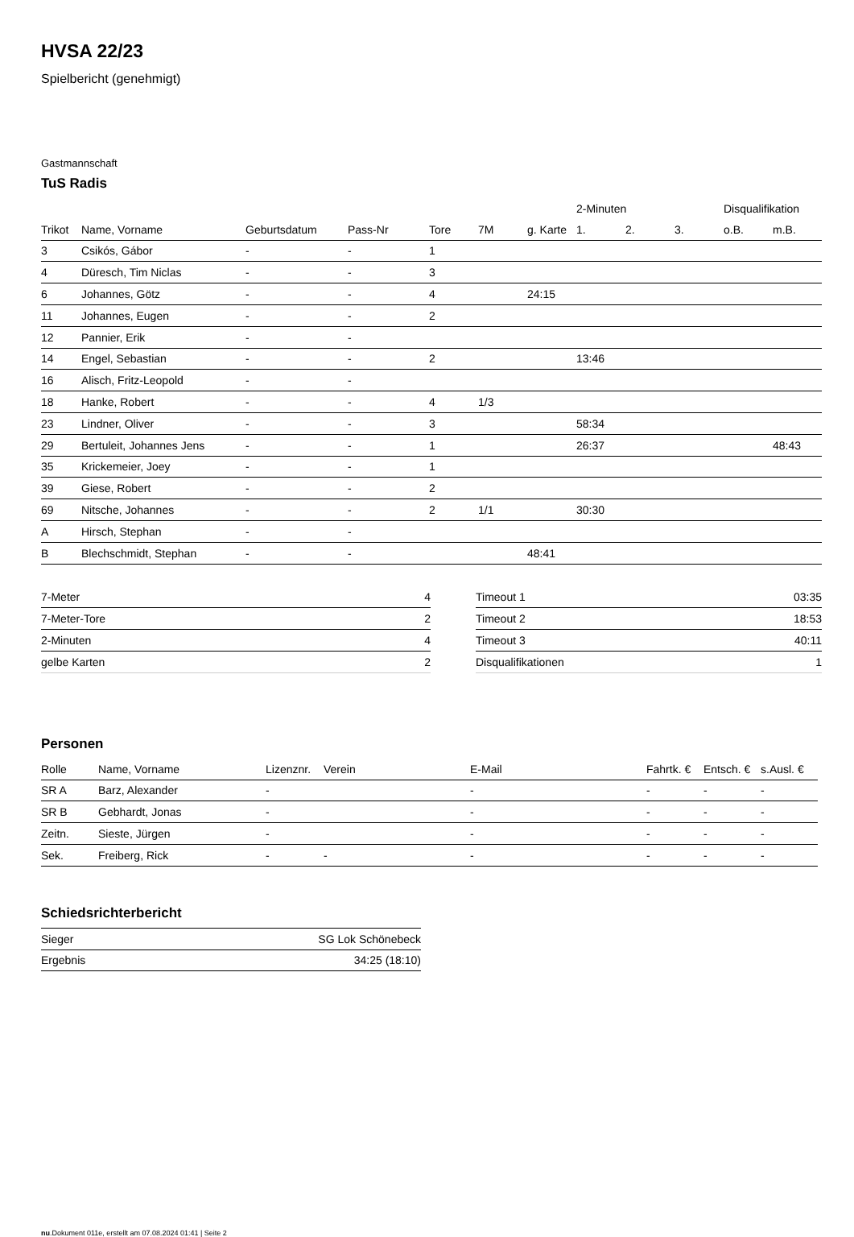HVSA 22/23
Spielbericht (genehmigt)
Gastmannschaft
TuS Radis
| | | | | | | | 2-Minuten | | | Disqualifikation | |
| --- | --- | --- | --- | --- | --- | --- | --- | --- | --- | --- | --- |
| Trikot | Name, Vorname | Geburtsdatum | Pass-Nr | Tore | 7M | g. Karte | 1. | 2. | 3. | o.B. | m.B. |
| 3 | Csikós, Gábor | - | - | 1 | | | | | | | |
| 4 | Düresch, Tim Niclas | - | - | 3 | | | | | | | |
| 6 | Johannes, Götz | - | - | 4 | | 24:15 | | | | | |
| 11 | Johannes, Eugen | - | - | 2 | | | | | | | |
| 12 | Pannier, Erik | - | - | | | | | | | | |
| 14 | Engel, Sebastian | - | - | 2 | | | 13:46 | | | | |
| 16 | Alisch, Fritz-Leopold | - | - | | | | | | | | |
| 18 | Hanke, Robert | - | - | 4 | 1/3 | | | | | | |
| 23 | Lindner, Oliver | - | - | 3 | | | 58:34 | | | | |
| 29 | Bertuleit, Johannes Jens | - | - | 1 | | | 26:37 | | | | 48:43 |
| 35 | Krickemeier, Joey | - | - | 1 | | | | | | | |
| 39 | Giese, Robert | - | - | 2 | | | | | | | |
| 69 | Nitsche, Johannes | - | - | 2 | 1/1 | | 30:30 | | | | |
| A | Hirsch, Stephan | - | - | | | | | | | | |
| B | Blechschmidt, Stephan | - | - | | | 48:41 | | | | | |
| 7-Meter | 4 |
| 7-Meter-Tore | 2 |
| 2-Minuten | 4 |
| gelbe Karten | 2 |
| Timeout 1 | 03:35 |
| Timeout 2 | 18:53 |
| Timeout 3 | 40:11 |
| Disqualifikationen | 1 |
Personen
| Rolle | Name, Vorname | Lizenznr. | Verein | E-Mail | Fahrtk. € | Entsch. € | s.Ausl. € |
| --- | --- | --- | --- | --- | --- | --- | --- |
| SR A | Barz, Alexander | - | | - | - | - | - |
| SR B | Gebhardt, Jonas | - | | - | - | - | - |
| Zeitn. | Sieste, Jürgen | - | | - | - | - | - |
| Sek. | Freiberg, Rick | - | - | - | - | - | - |
Schiedsrichterbericht
| Sieger | SG Lok Schönebeck |
| Ergebnis | 34:25 (18:10) |
nu.Dokument 011e, erstellt am 07.08.2024 01:41 | Seite 2